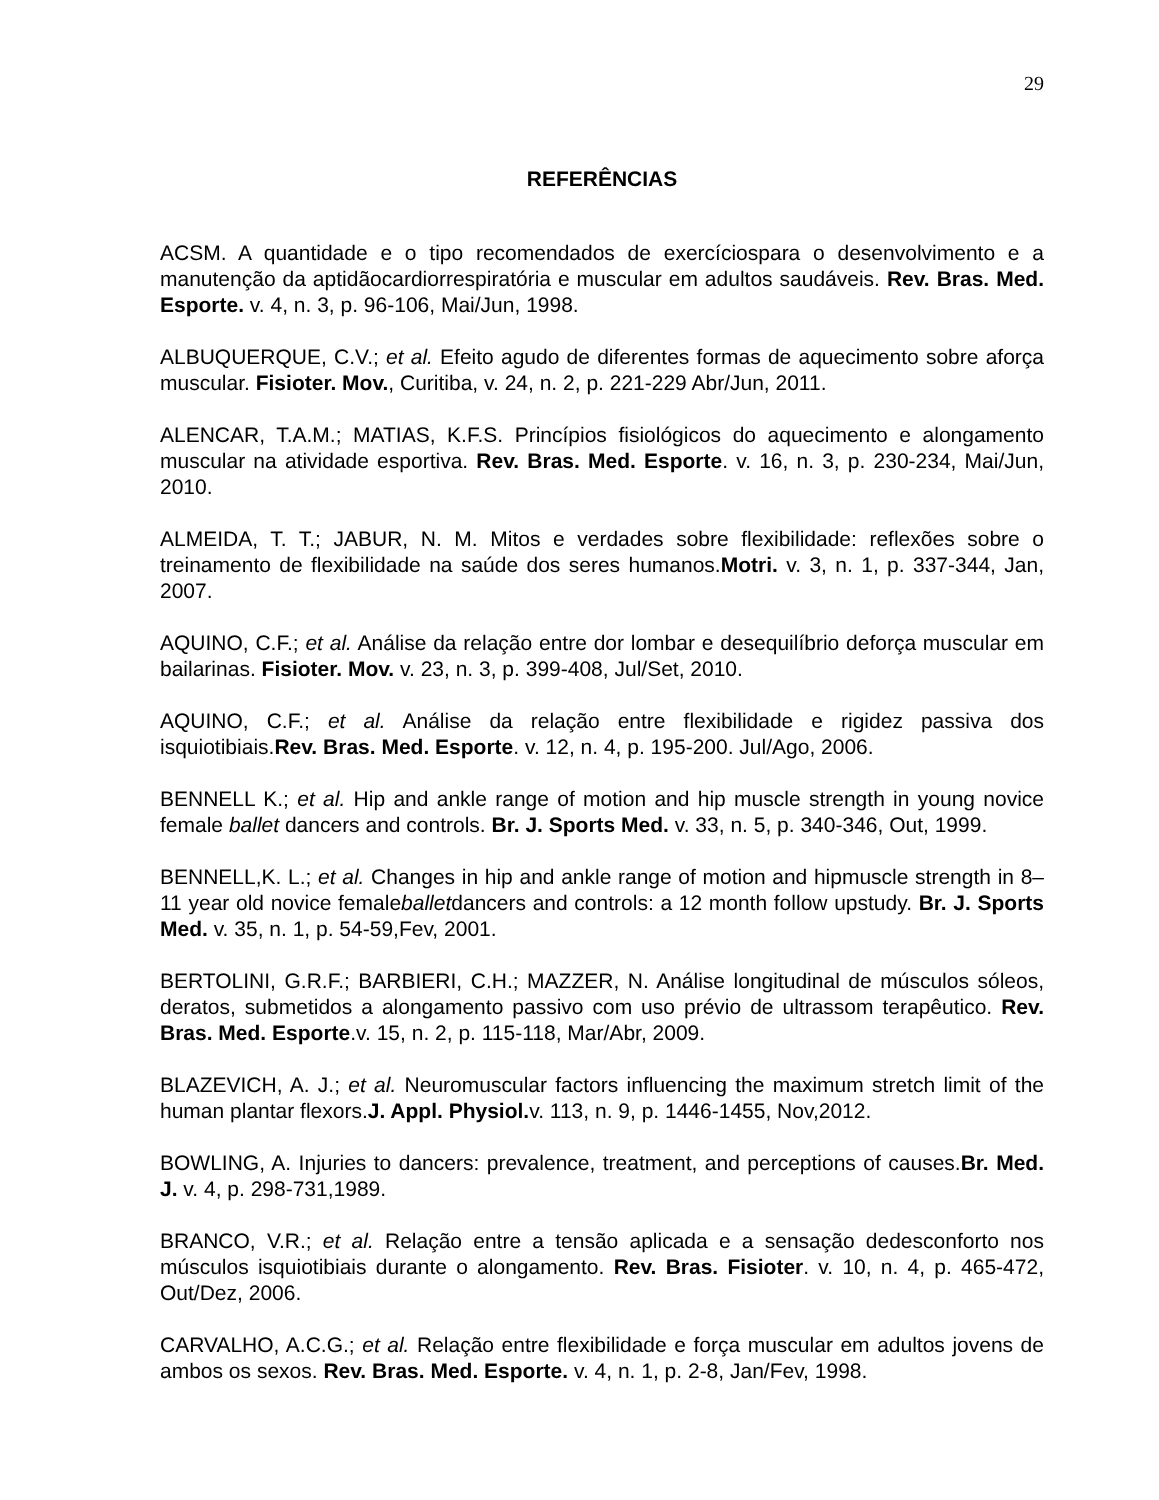29
REFERÊNCIAS
ACSM. A quantidade e o tipo recomendados de exercíciospara o desenvolvimento e a manutenção da aptidãocardiorrespiratória e muscular em adultos saudáveis. Rev. Bras. Med. Esporte. v. 4, n. 3, p. 96-106, Mai/Jun, 1998.
ALBUQUERQUE, C.V.; et al. Efeito agudo de diferentes formas de aquecimento sobre aforça muscular. Fisioter. Mov., Curitiba, v. 24, n. 2, p. 221-229 Abr/Jun, 2011.
ALENCAR, T.A.M.; MATIAS, K.F.S. Princípios fisiológicos do aquecimento e alongamento muscular na atividade esportiva. Rev. Bras. Med. Esporte. v. 16, n. 3, p. 230-234, Mai/Jun, 2010.
ALMEIDA, T. T.; JABUR, N. M. Mitos e verdades sobre flexibilidade: reflexões sobre o treinamento de flexibilidade na saúde dos seres humanos.Motri. v. 3, n. 1, p. 337-344, Jan, 2007.
AQUINO, C.F.; et al. Análise da relação entre dor lombar e desequilíbrio deforça muscular em bailarinas. Fisioter. Mov. v. 23, n. 3, p. 399-408, Jul/Set, 2010.
AQUINO, C.F.; et al. Análise da relação entre flexibilidade e rigidez passiva dos isquiotibiais.Rev. Bras. Med. Esporte. v. 12, n. 4, p. 195-200. Jul/Ago, 2006.
BENNELL K.; et al. Hip and ankle range of motion and hip muscle strength in young novice female ballet dancers and controls. Br. J. Sports Med. v. 33, n. 5, p. 340-346, Out, 1999.
BENNELL,K. L.; et al. Changes in hip and ankle range of motion and hipmuscle strength in 8–11 year old novice femaleballetdancers and controls: a 12 month follow upstudy. Br. J. Sports Med. v. 35, n. 1, p. 54-59,Fev, 2001.
BERTOLINI, G.R.F.; BARBIERI, C.H.; MAZZER, N. Análise longitudinal de músculos sóleos, deratos, submetidos a alongamento passivo com uso prévio de ultrassom terapêutico. Rev. Bras. Med. Esporte.v. 15, n. 2, p. 115-118, Mar/Abr, 2009.
BLAZEVICH, A. J.; et al. Neuromuscular factors influencing the maximum stretch limit of the human plantar flexors.J. Appl. Physiol. v. 113, n. 9, p. 1446-1455, Nov,2012.
BOWLING, A. Injuries to dancers: prevalence, treatment, and perceptions of causes.Br. Med. J. v. 4, p. 298-731,1989.
BRANCO, V.R.; et al. Relação entre a tensão aplicada e a sensação dedesconforto nos músculos isquiotibiais durante o alongamento. Rev. Bras. Fisioter. v. 10, n. 4, p. 465-472, Out/Dez, 2006.
CARVALHO, A.C.G.; et al. Relação entre flexibilidade e força muscular em adultos jovens de ambos os sexos. Rev. Bras. Med. Esporte. v. 4, n. 1, p. 2-8, Jan/Fev, 1998.